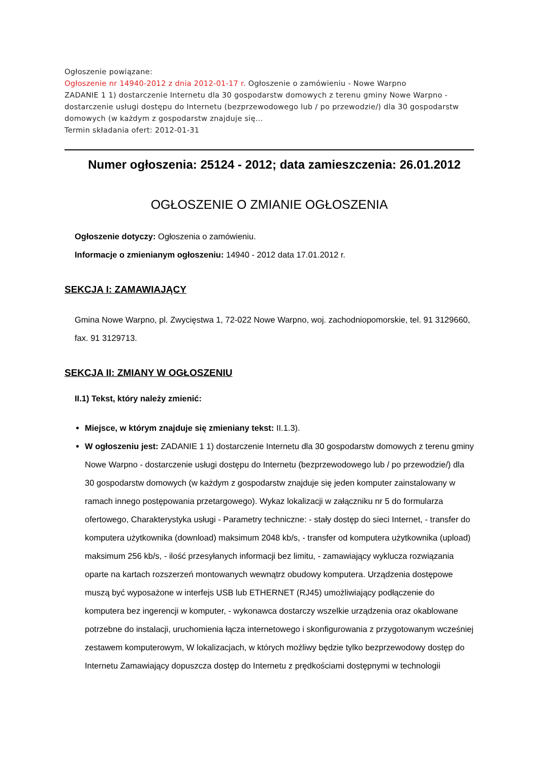Ogłoszenie powiązane:
Ogłoszenie nr 14940-2012 z dnia 2012-01-17 r. Ogłoszenie o zamówieniu - Nowe Warpno
ZADANIE 1 1) dostarczenie Internetu dla 30 gospodarstw domowych z terenu gminy Nowe Warpno - dostarczenie usługi dostępu do Internetu (bezprzewodowego lub / po przewodzie/) dla 30 gospodarstw domowych (w każdym z gospodarstw znajduje się...
Termin składania ofert: 2012-01-31
Numer ogłoszenia: 25124 - 2012; data zamieszczenia: 26.01.2012
OGŁOSZENIE O ZMIANIE OGŁOSZENIA
Ogłoszenie dotyczy: Ogłoszenia o zamówieniu.
Informacje o zmienianym ogłoszeniu: 14940 - 2012 data 17.01.2012 r.
SEKCJA I: ZAMAWIAJĄCY
Gmina Nowe Warpno, pl. Zwycięstwa 1, 72-022 Nowe Warpno, woj. zachodniopomorskie, tel. 91 3129660, fax. 91 3129713.
SEKCJA II: ZMIANY W OGŁOSZENIU
II.1) Tekst, który należy zmienić:
Miejsce, w którym znajduje się zmieniany tekst: II.1.3).
W ogłoszeniu jest: ZADANIE 1 1) dostarczenie Internetu dla 30 gospodarstw domowych z terenu gminy Nowe Warpno - dostarczenie usługi dostępu do Internetu (bezprzewodowego lub / po przewodzie/) dla 30 gospodarstw domowych (w każdym z gospodarstw znajduje się jeden komputer zainstalowany w ramach innego postępowania przetargowego). Wykaz lokalizacji w załączniku nr 5 do formularza ofertowego, Charakterystyka usługi - Parametry techniczne: - stały dostęp do sieci Internet, - transfer do komputera użytkownika (download) maksimum 2048 kb/s, - transfer od komputera użytkownika (upload) maksimum 256 kb/s, - ilość przesyłanych informacji bez limitu, - zamawiający wyklucza rozwiązania oparte na kartach rozszerzeń montowanych wewnątrz obudowy komputera. Urządzenia dostępowe muszą być wyposażone w interfejs USB lub ETHERNET (RJ45) umożliwiający podłączenie do komputera bez ingerencji w komputer, - wykonawca dostarczy wszelkie urządzenia oraz okablowane potrzebne do instalacji, uruchomienia łącza internetowego i skonfigurowania z przygotowanym wcześniej zestawem komputerowym, W lokalizacjach, w których możliwy będzie tylko bezprzewodowy dostęp do Internetu Zamawiający dopuszcza dostęp do Internetu z prędkościami dostępnymi w technologii